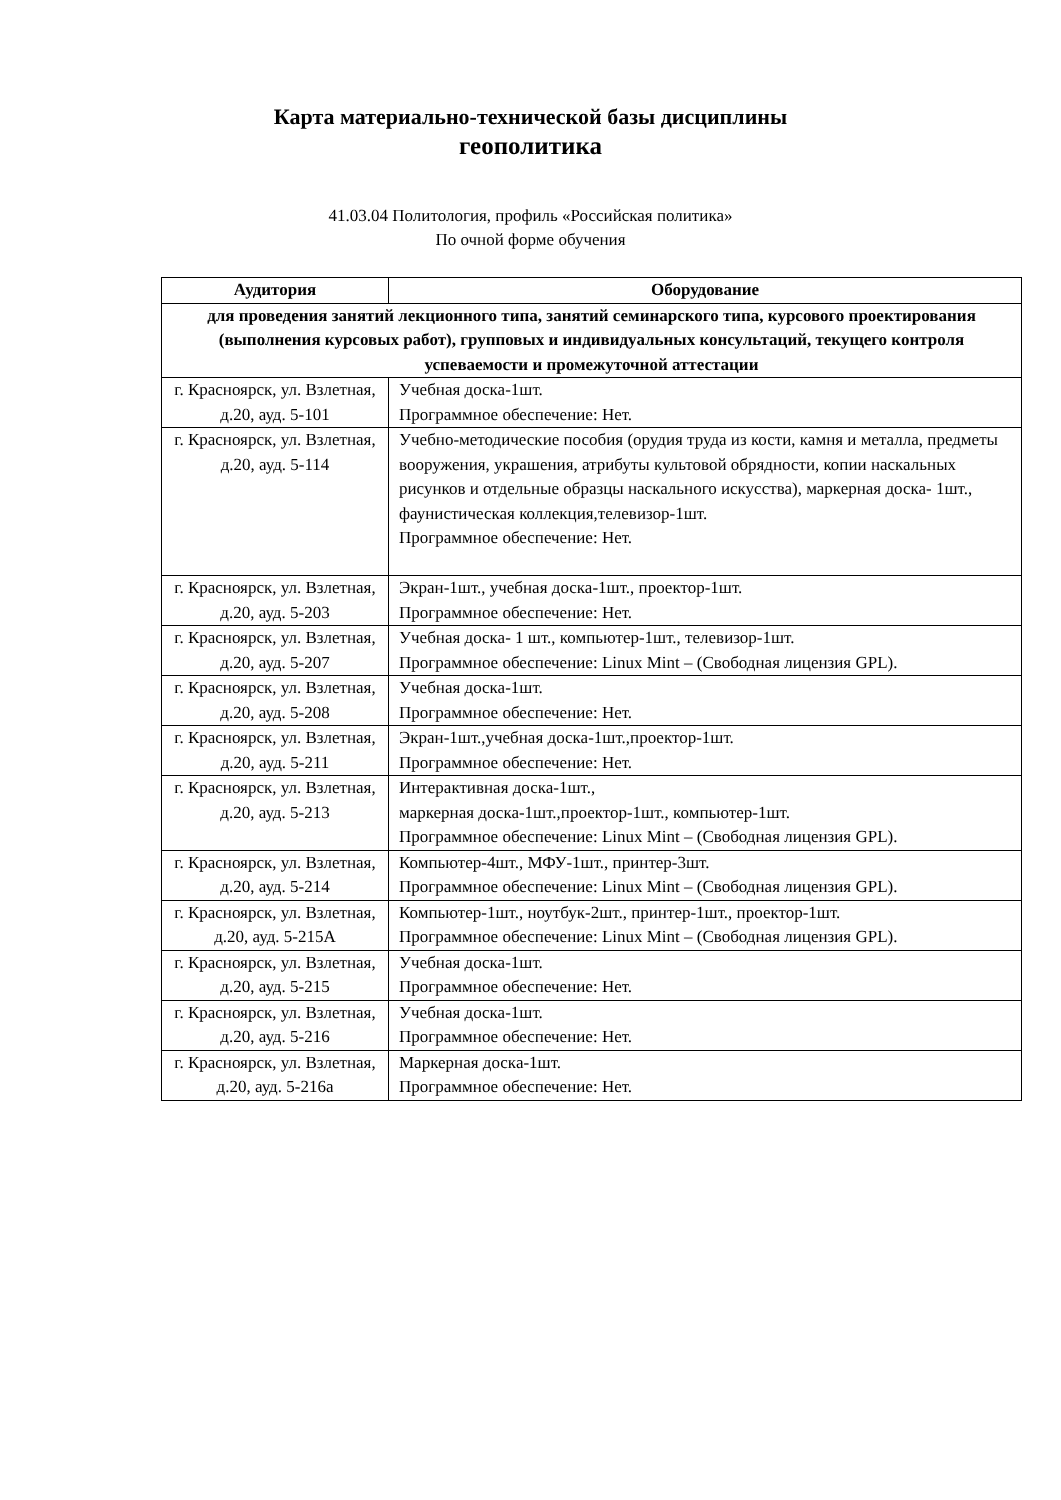Карта материально-технической базы дисциплины
геополитика
41.03.04 Политология, профиль «Российская политика»
По очной форме обучения
| Аудитория | Оборудование |
| --- | --- |
| для проведения занятий лекционного типа, занятий семинарского типа, курсового проектирования (выполнения курсовых работ), групповых и индивидуальных консультаций, текущего контроля успеваемости и промежуточной аттестации | |
| г. Красноярск, ул. Взлетная, д.20, ауд. 5-101 | Учебная доска-1шт. Программное обеспечение: Нет. |
| г. Красноярск, ул. Взлетная, д.20, ауд. 5-114 | Учебно-методические пособия (орудия труда из кости, камня и металла, предметы вооружения, украшения, атрибуты культовой обрядности, копии наскальных рисунков и отдельные образцы наскального искусства), маркерная доска- 1шт., фаунистическая коллекция,телевизор-1шт. Программное обеспечение: Нет. |
| г. Красноярск, ул. Взлетная, д.20, ауд. 5-203 | Экран-1шт., учебная доска-1шт., проектор-1шт. Программное обеспечение: Нет. |
| г. Красноярск, ул. Взлетная, д.20, ауд. 5-207 | Учебная доска- 1 шт., компьютер-1шт., телевизор-1шт. Программное обеспечение: Linux Mint – (Свободная лицензия GPL). |
| г. Красноярск, ул. Взлетная, д.20, ауд. 5-208 | Учебная доска-1шт. Программное обеспечение: Нет. |
| г. Красноярск, ул. Взлетная, д.20, ауд. 5-211 | Экран-1шт.,учебная доска-1шт.,проектор-1шт. Программное обеспечение: Нет. |
| г. Красноярск, ул. Взлетная, д.20, ауд. 5-213 | Интерактивная доска-1шт., маркерная доска-1шт.,проектор-1шт., компьютер-1шт. Программное обеспечение: Linux Mint – (Свободная лицензия GPL). |
| г. Красноярск, ул. Взлетная, д.20, ауд. 5-214 | Компьютер-4шт., МФУ-1шт., принтер-3шт. Программное обеспечение: Linux Mint – (Свободная лицензия GPL). |
| г. Красноярск, ул. Взлетная, д.20, ауд. 5-215А | Компьютер-1шт., ноутбук-2шт., принтер-1шт., проектор-1шт. Программное обеспечение: Linux Mint – (Свободная лицензия GPL). |
| г. Красноярск, ул. Взлетная, д.20, ауд. 5-215 | Учебная доска-1шт. Программное обеспечение: Нет. |
| г. Красноярск, ул. Взлетная, д.20, ауд. 5-216 | Учебная доска-1шт. Программное обеспечение: Нет. |
| г. Красноярск, ул. Взлетная, д.20, ауд. 5-216а | Маркерная доска-1шт. Программное обеспечение: Нет. |